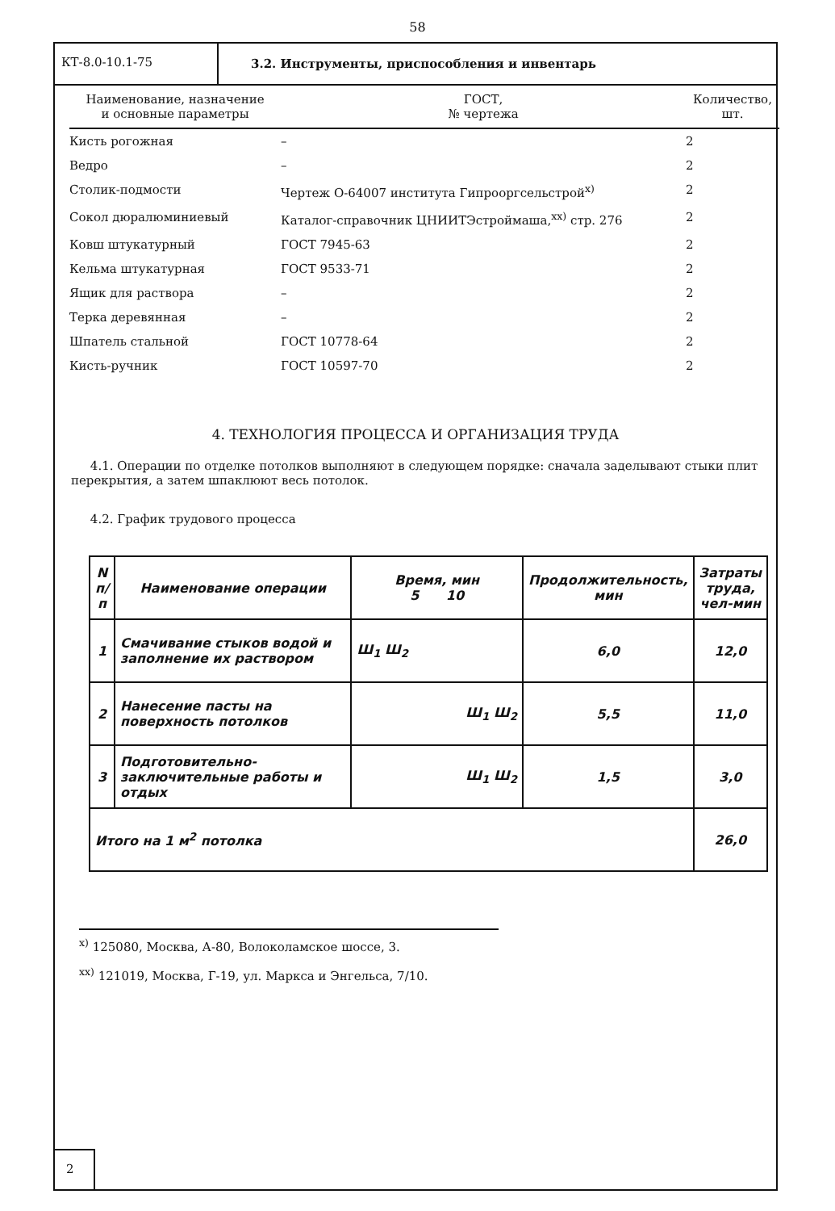58
КТ-8.0-10.1-75 3.2. Инструменты, приспособления и инвентарь
| Наименование, назначение и основные параметры | ГОСТ, № чертежа | Количество, шт. |
| --- | --- | --- |
| Кисть рогожная | – | 2 |
| Ведро | – | 2 |
| Столик-подмости | Чертеж О-64007 института Гипрооргсельстрой<sup>x)</sup> | 2 |
| Сокол дюралюминиевый | Каталог-справочник ЦНИИТЭстроймаша,<sup>xx)</sup> стр. 276 | 2 |
| Ковш штукатурный | ГОСТ 7945-63 | 2 |
| Кельма штукатурная | ГОСТ 9533-71 | 2 |
| Ящик для раствора | – | 2 |
| Терка деревянная | – | 2 |
| Шпатель стальной | ГОСТ 10778-64 | 2 |
| Кисть-ручник | ГОСТ 10597-70 | 2 |
4. ТЕХНОЛОГИЯ ПРОЦЕССА И ОРГАНИЗАЦИЯ ТРУДА
4.1. Операции по отделке потолков выполняют в следующем порядке: сначала заделывают стыки плит перекрытия, а затем шпаклюют весь потолок.
4.2. График трудового процесса
| N п/п | Наименование операции | Время, мин 5 10 | Продолжительность, мин | Затраты труда, чел-мин |
| --- | --- | --- | --- | --- |
| 1 | Смачивание стыков водой и заполнение их раствором | Ш<sub>1</sub> Ш<sub>2</sub> | 6,0 | 12,0 |
| 2 | Нанесение пасты на поверхность потолков | Ш<sub>1</sub> Ш<sub>2</sub> | 5,5 | 11,0 |
| 3 | Подготовительно-заключительные работы и отдых | Ш<sub>1</sub> Ш<sub>2</sub> | 1,5 | 3,0 |
| Итого на 1 м<sup>2</sup> потолка | | | | 26,0 |
<sup>x)</sup> 125080, Москва, А-80, Волоколамское шоссе, 3.
<sup>xx)</sup> 121019, Москва, Г-19, ул. Маркса и Энгельса, 7/10.
2